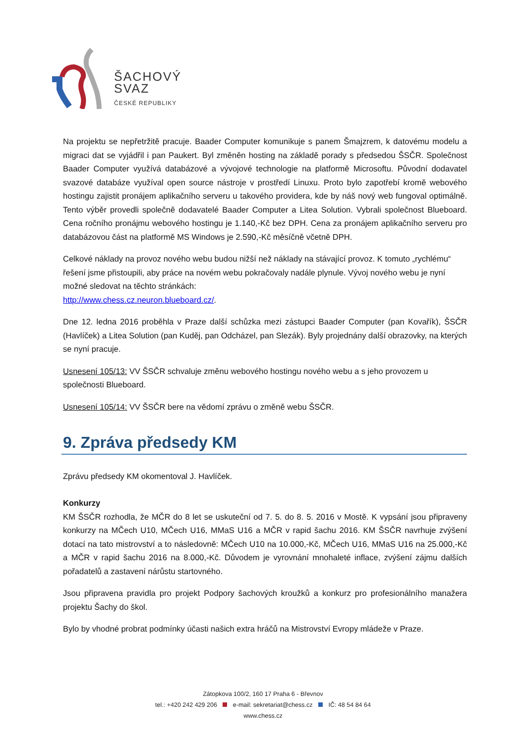ŠACHOVÝ
SVAZ
ČESKÉ REPUBLIKY
Na projektu se nepřetržitě pracuje. Baader Computer komunikuje s panem Šmajzrem, k datovému modelu a migraci dat se vyjádřil i pan Paukert. Byl změněn hosting na základě porady s předsedou ŠSČR. Společnost Baader Computer využívá databázové a vývojové technologie na platformě Microsoftu. Původní dodavatel svazové databáze využíval open source nástroje v prostředí Linuxu. Proto bylo zapotřebí kromě webového hostingu zajistit pronájem aplikačního serveru u takového providera, kde by náš nový web fungoval optimálně. Tento výběr provedli společně dodavatelé Baader Computer a Litea Solution. Vybrali společnost Blueboard. Cena ročního pronájmu webového hostingu je 1.140,-Kč bez DPH. Cena za pronájem aplikačního serveru pro databázovou část na platformě MS Windows je 2.590,-Kč měsíčně včetně DPH.
Celkové náklady na provoz nového webu budou nižší než náklady na stávající provoz. K tomuto „rychlému“ řešení jsme přistoupili, aby práce na novém webu pokračovaly nadále plynule. Vývoj nového webu je nyní možné sledovat na těchto stránkách:
http://www.chess.cz.neuron.blueboard.cz/.
Dne 12. ledna 2016 proběhla v Praze další schůzka mezi zástupci Baader Computer (pan Kovařík), ŠSČR (Havlíček) a Litea Solution (pan Kuděj, pan Odcházel, pan Slezák). Byly projednány další obrazovky, na kterých se nyní pracuje.
Usnesení 105/13: VV ŠSČR schvaluje změnu webového hostingu nového webu a s jeho provozem u společnosti Blueboard.
Usnesení 105/14: VV ŠSČR bere na vědomí zprávu o změně webu ŠSČR.
9. Zpráva předsedy KM
Zprávu předsedy KM okomentoval J. Havlíček.
Konkurzy
KM ŠSČR rozhodla, že MČR do 8 let se uskuteční od 7. 5. do 8. 5. 2016 v Mostě. K vypsání jsou připraveny konkurzy na MČech U10, MČech U16, MMaS U16 a MČR v rapid šachu 2016. KM ŠSČR navrhuje zvýšení dotací na tato mistrovství a to následovně: MČech U10 na 10.000,-Kč, MČech U16, MMaS U16 na 25.000,-Kč a MČR v rapid šachu 2016 na 8.000,-Kč. Důvodem je vyrovnání mnohaleté inflace, zvýšení zájmu dalších pořadatelů a zastavení nárůstu startovného.
Jsou připravena pravidla pro projekt Podpory šachových kroužků a konkurz pro profesionálního manažera projektu Šachy do škol.
Bylo by vhodné probrat podmínky účasti našich extra hráčů na Mistrovství Evropy mládeže v Praze.
Zátopkova 100/2, 160 17 Praha 6 - Břevnov
tel.: +420 242 429 206 e-mail: sekretariat@chess.cz IČ: 48 54 84 64
www.chess.cz